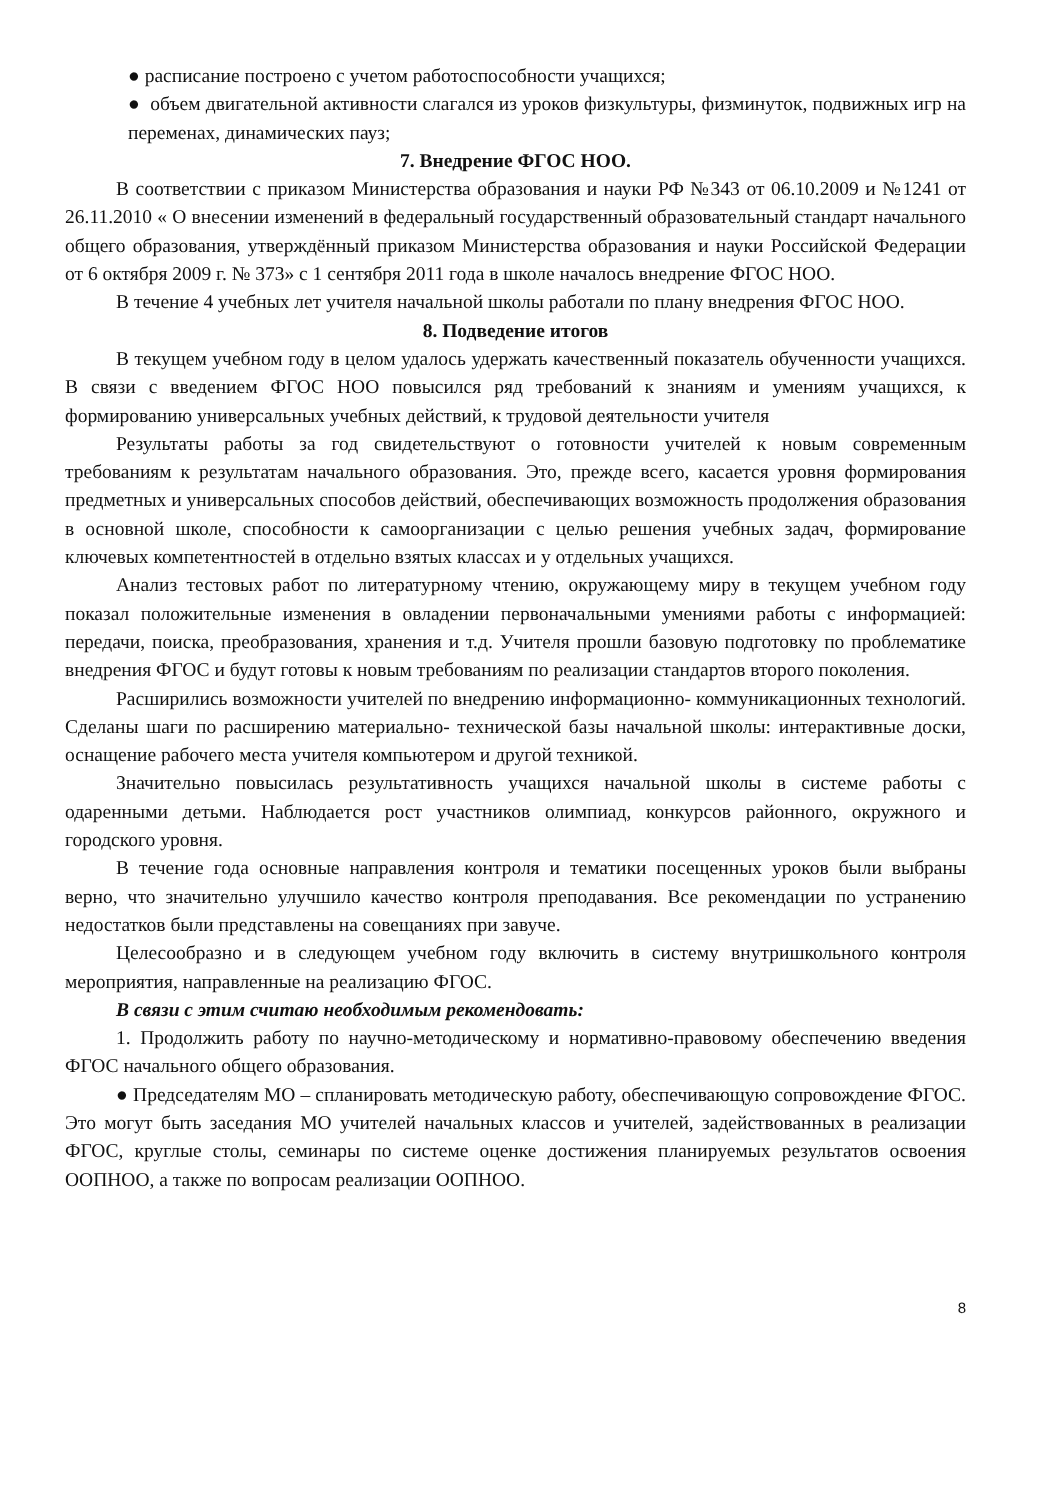● расписание построено с учетом работоспособности учащихся;
● объем двигательной активности слагался из уроков физкультуры, физминуток, подвижных игр на переменах, динамических пауз;
7. Внедрение ФГОС НОО.
В соответствии с приказом Министерства образования и науки РФ №343 от 06.10.2009 и №1241 от 26.11.2010 « О внесении изменений в федеральный государственный образовательный стандарт начального общего образования, утверждённый приказом Министерства образования и науки Российской Федерации от 6 октября 2009 г. № 373» с 1 сентября 2011 года в школе началось внедрение ФГОС НОО.
В течение 4 учебных лет учителя начальной школы работали по плану внедрения ФГОС НОО.
8. Подведение итогов
В текущем учебном году в целом удалось удержать качественный показатель обученности учащихся. В связи с введением ФГОС НОО повысился ряд требований к знаниям и умениям учащихся, к формированию универсальных учебных действий, к трудовой деятельности учителя
Результаты работы за год свидетельствуют о готовности учителей к новым современным требованиям к результатам начального образования. Это, прежде всего, касается уровня формирования предметных и универсальных способов действий, обеспечивающих возможность продолжения образования в основной школе, способности к самоорганизации с целью решения учебных задач, формирование ключевых компетентностей в отдельно взятых классах и у отдельных учащихся.
Анализ тестовых работ по литературному чтению, окружающему миру в текущем учебном году показал положительные изменения в овладении первоначальными умениями работы с информацией: передачи, поиска, преобразования, хранения и т.д. Учителя прошли базовую подготовку по проблематике внедрения ФГОС и будут готовы к новым требованиям по реализации стандартов второго поколения.
Расширились возможности учителей по внедрению информационно- коммуникационных технологий. Сделаны шаги по расширению материально- технической базы начальной школы: интерактивные доски, оснащение рабочего места учителя компьютером и другой техникой.
Значительно повысилась результативность учащихся начальной школы в системе работы с одаренными детьми. Наблюдается рост участников олимпиад, конкурсов районного, окружного и городского уровня.
В течение года основные направления контроля и тематики посещенных уроков были выбраны верно, что значительно улучшило качество контроля преподавания. Все рекомендации по устранению недостатков были представлены на совещаниях при завуче.
Целесообразно и в следующем учебном году включить в систему внутришкольного контроля мероприятия, направленные на реализацию ФГОС.
В связи с этим считаю необходимым рекомендовать:
1. Продолжить работу по научно-методическому и нормативно-правовому обеспечению введения ФГОС начального общего образования.
● Председателям МО – спланировать методическую работу, обеспечивающую сопровождение ФГОС. Это могут быть заседания МО учителей начальных классов и учителей, задействованных в реализации ФГОС, круглые столы, семинары по системе оценке достижения планируемых результатов освоения ООПНОО, а также по вопросам реализации ООПНОО.
8